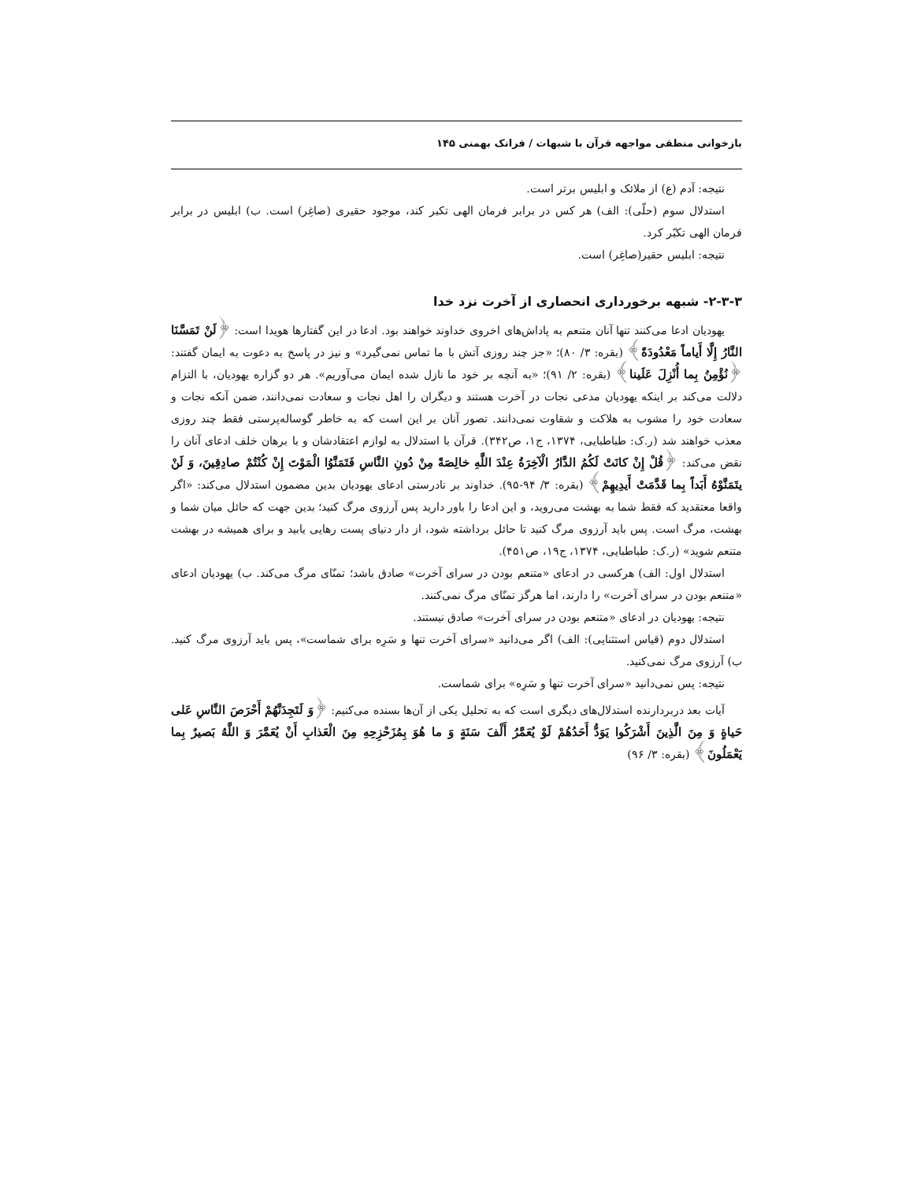بازخوانی منطقی مواجهه قرآن با شبهات / فرانک بهمنی ۱۴۵
نتیجه: آدم (ع) از ملائک و ابلیس برتر است.
استدلال سوم (حلّی): الف) هر کس در برابر فرمان الهی تکبر کند، موجود حقیری (صاغِر) است. ب) ابلیس در برابر فرمان الهی تکبّر کرد.
نتیجه: ابلیس حقیر(صاغِر) است.
۲-۳-۳- شبهه برخورداری انحصاری از آخرت نزد خدا
یهودیان ادعا می‌کنند تنها آنان متنعم به پاداش‌های اخروی خداوند خواهند بود. ادعا در این گفتارها هویدا است: ﴿لَنْ تَمَسَّنَا النَّارُ إِلَّا أَیاماً مَعْدُودَةً﴾ (بقره: ۳/ ۸۰)؛ «جز چند روزی آتش با ما تماس نمی‌گیرد» و نیز در پاسخ به دعوت به ایمان گفتند: ﴿نُؤْمِنُ بِما أُنْزِلَ عَلَینا﴾ (بقره: ۲/ ۹۱)؛ «به آنچه بر خود ما نازل شده ایمان می‌آوریم». هر دو گزاره یهودیان، با التزام دلالت می‌کند بر اینکه یهودیان مدعی نجات در آخرت هستند و دیگران را اهل نجات و سعادت نمی‌دانند، ضمن آنکه نجات و سعادت خود را مشوب به هلاکت و شقاوت نمی‌دانند. تصور آنان بر این است که به خاطر گوساله‌پرستی فقط چند روزی معذب خواهند شد (ر.ک: طباطبایی، ۱۳۷۴، ج۱، ص۳۴۲). قرآن با استدلال به لوازم اعتقادشان و با برهان خلف ادعای آنان را نقض می‌کند: ﴿قُلْ إِنْ کانَتْ لَکُمُ الدَّارُ الْآخِرَةُ عِنْدَ اللَّهِ خالِصَةً مِنْ دُونِ النَّاسِ فَتَمَنَّوُا الْمَوْتَ إِنْ کُنْتُمْ صادِقِینَ، وَ لَنْ یتَمَنَّوْهُ أَبَداً بِما قَدَّمَتْ أَیدِیهِمْ﴾ (بقره: ۳/ ۹۴-۹۵). خداوند بر نادرستی ادعای یهودیان بدین مضمون استدلال می‌کند: «اگر واقعا معتقدید که فقط شما به بهشت می‌روید، و این ادعا را باور دارید پس آرزوی مرگ کنید؛ بدین جهت که حائل میان شما و بهشت، مرگ است. پس باید آرزوی مرگ کنید تا حائل برداشته شود، از دار دنیای پست رهایی یابید و برای همیشه در بهشت متنعم شوید» (ر.ک: طباطبایی، ۱۳۷۴، ج۱۹، ص۴۵۱).
استدلال اول: الف) هرکسی در ادعای «متنعم بودن در سرای آخرت» صادق باشد؛ تمنّای مرگ می‌کند. ب) یهودیان ادعای «متنعم بودن در سرای آخرت» را دارند، اما هرگز تمنّای مرگ نمی‌کنند.
نتیجه: یهودیان در ادعای «متنعم بودن در سرای آخرت» صادق نیستند.
استدلال دوم (قیاس استثنایی): الف) اگر می‌دانید «سرای آخرت تنها و سَرِه برای شماست»، پس باید آرزوی مرگ کنید. ب) آرزوی مرگ نمی‌کنید.
نتیجه: پس نمی‌دانید «سرای آخرت تنها و سَرِه» برای شماست.
آیات بعد دربردارنده استدلال‌های دیگری است که به تحلیل یکی از آن‌ها بسنده می‌کنیم: ﴿وَ لَتَجِدَنَّهُمْ أَحْرَصَ النَّاسِ عَلی حَیاةٍ وَ مِنَ الَّذِینَ أَشْرَکُوا یَوَدُّ أَحَدُهُمْ لَوْ یُعَمَّرُ أَلْفَ سَنَةٍ وَ ما هُوَ بِمُزَحْزِحِهِ مِنَ الْعَذابِ أَنْ یُعَمَّرَ وَ اللَّهُ بَصیرٌ بِما یَعْمَلُونَ﴾ (بقره: ۳/ ۹۶)